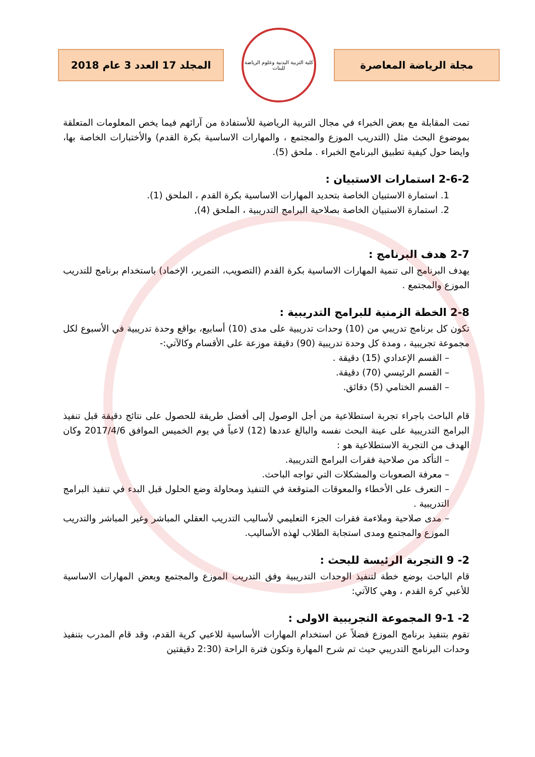مجلة الرياضة المعاصرة
كلية التربية البدنية وعلوم الرياضة للبنات
المجلد 17 العدد 3 عام 2018
تمت المقابلة مع بعض الخبراء في مجال التربية الرياضية للأستفادة من آرائهم فيما يخص المعلومات المتعلقة بموضوع البحث مثل (التدريب الموزع والمجتمع ، والمهارات الاساسية بكرة القدم) والأختبارات الخاصة بها، وايضا حول كيفية تطبيق البرنامج الخبراء . ملحق (5).
2-6-2 استمارات الاستبيان :
1. استمارة الاستبيان الخاصة بتحديد المهارات الاساسية بكرة القدم ، الملحق (1).
2. استمارة الاستبيان الخاصة بصلاحية البرامج التدريبية ، الملحق (4),
2-7 هدف البرنامج :
يهدف البرنامج الى تنمية المهارات الاساسية بكرة القدم (التصويب، التمرير، الإخماد) باستخدام برنامج للتدريب الموزع والمجتمع .
2-8 الخطة الزمنية للبرامج التدريبية :
تكون كل برنامج تدريبي من (10) وحدات تدريبية على مدى (10) أسابيع، بواقع وحدة تدريبية في الأسبوع لكل مجموعة تجريبية ، ومدة كل وحدة تدريبية (90) دقيقة موزعة على الأقسام وكالآتي:-
– القسم الإعدادي (15) دقيقة .
– القسم الرئيسي (70) دقيقة.
– القسم الختامي (5) دقائق.
قام الباحث باجراء تجربة استطلاعية من أجل الوصول إلى أفضل طريقة للحصول على نتائج دقيقة قبل تنفيذ البرامج التدريبية على عينة البحث نفسه والبالغ عددها (12) لاعباً في يوم الخميس الموافق 2017/4/6 وكان الهدف من التجربة الاستطلاعية هو :
– التأكد من صلاحية فقرات البرامج التدريبية.
– معرفة الصعوبات والمشكلات التي تواجه الباحث.
– التعرف على الأخطاء والمعوقات المتوقعة في التنفيذ ومحاولة وضع الحلول قبل البدء في تنفيذ البرامج التدريبية .
– مدى صلاحية وملاءمة فقرات الجزء التعليمي لأساليب التدريب العقلي المباشر وغير المباشر والتدريب الموزع والمجتمع ومدى استجابة الطلاب لهذه الأساليب.
2- 9 التجربة الرئيسة للبحث :
قام الباحث بوضع خطة لتنفيذ الوحدات التدريبية وفق التدريب الموزع والمجتمع وبعض المهارات الاساسية للأعبي كرة القدم ، وهي كالآتي:
2- 9-1 المجموعة التجريبية الاولى :
تقوم بتنفيذ برنامج الموزع فضلاً عن استخدام المهارات الأساسية للاعبي كرية القدم، وقد قام المدرب بتنفيذ وحدات البرنامج التدريبي حيث تم شرح المهارة وتكون فترة الراحة (2:30 دقيقتين